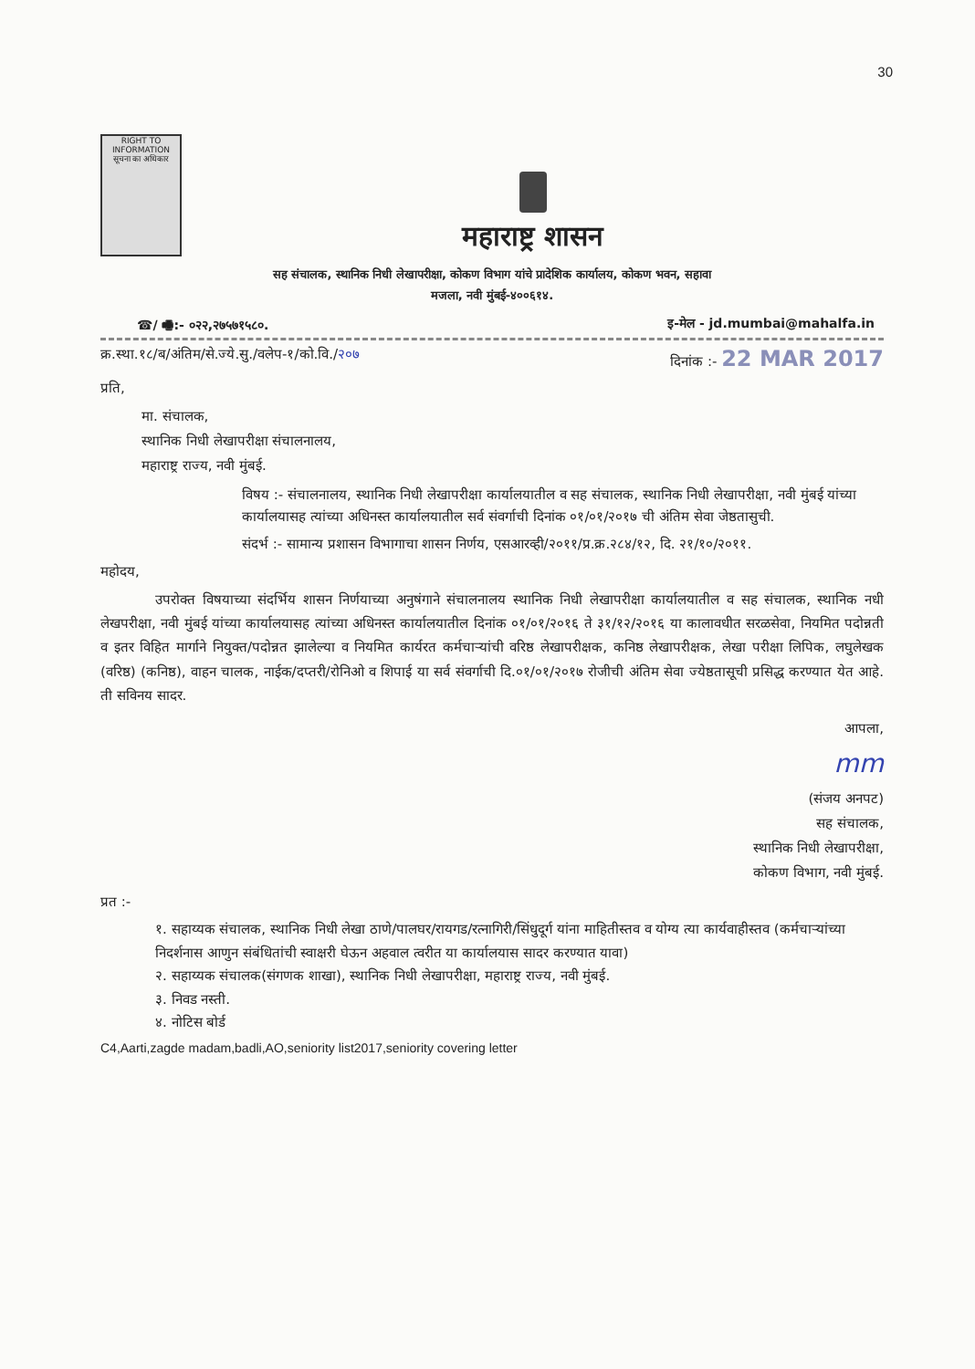30
RIGHT TO INFORMATION
सूचना का अधिकार
महाराष्ट्र शासन
सह संचालक, स्थानिक निधी लेखापरीक्षा, कोकण विभाग यांचे प्रादेशिक कार्यालय, कोकण भवन, सहावा
मजला, नवी मुंबई-४००६१४.
☎/ 🖷:- ०२२,२७५७१५८०. इ-मेल - jd.mumbai@mahalfa.in
क्र.स्था.१८/ब/अंतिम/से.ज्ये.सु./वलेप-१/को.वि./२०७ दिनांक :- 22 MAR 2017
प्रति,
मा. संचालक,
स्थानिक निधी लेखापरीक्षा संचालनालय,
महाराष्ट्र राज्य, नवी मुंबई.
विषय :- संचालनालय, स्थानिक निधी लेखापरीक्षा कार्यालयातील व सह संचालक, स्थानिक निधी लेखापरीक्षा, नवी मुंबई यांच्या कार्यालयासह त्यांच्या अधिनस्त कार्यालयातील सर्व संवर्गाची दिनांक ०१/०१/२०१७ ची अंतिम सेवा जेष्ठतासुची.
संदर्भ :- सामान्य प्रशासन विभागाचा शासन निर्णय, एसआरव्ही/२०११/प्र.क्र.२८४/१२, दि. २१/१०/२०११.
महोदय,
उपरोक्त विषयाच्या संदर्भिय शासन निर्णयाच्या अनुषंगाने संचालनालय स्थानिक निधी लेखापरीक्षा कार्यालयातील व सह संचालक, स्थानिक नधी लेखपरीक्षा, नवी मुंबई यांच्या कार्यालयासह त्यांच्या अधिनस्त कार्यालयातील दिनांक ०१/०१/२०१६ ते ३१/१२/२०१६ या कालावधीत सरळसेवा, नियमित पदोन्नती व इतर विहित मार्गाने नियुक्त/पदोन्नत झालेल्या व नियमित कार्यरत कर्मचाऱ्यांची वरिष्ठ लेखापरीक्षक, कनिष्ठ लेखापरीक्षक, लेखा परीक्षा लिपिक, लघुलेखक (वरिष्ठ) (कनिष्ठ), वाहन चालक, नाईक/दप्तरी/रोनिओ व शिपाई या सर्व संवर्गाची दि.०१/०१/२०१७ रोजीची अंतिम सेवा ज्येष्ठतासूची प्रसिद्ध करण्यात येत आहे. ती सविनय सादर.
आपला,
mm
(संजय अनपट)
सह संचालक,
स्थानिक निधी लेखापरीक्षा,
कोकण विभाग, नवी मुंबई.
प्रत :-
१. सहाय्यक संचालक, स्थानिक निधी लेखा ठाणे/पालघर/रायगड/रत्नागिरी/सिंधुदूर्ग यांना माहितीस्तव व योग्य त्या कार्यवाहीस्तव (कर्मचाऱ्यांच्या निदर्शनास आणुन संबंधितांची स्वाक्षरी घेऊन अहवाल त्वरीत या कार्यालयास सादर करण्यात यावा)
२. सहाय्यक संचालक(संगणक शाखा), स्थानिक निधी लेखापरीक्षा, महाराष्ट्र राज्य, नवी मुंबई.
३. निवड नस्ती.
४. नोटिस बोर्ड
C4,Aarti,zagde madam,badli,AO,seniority list2017,seniority covering letter